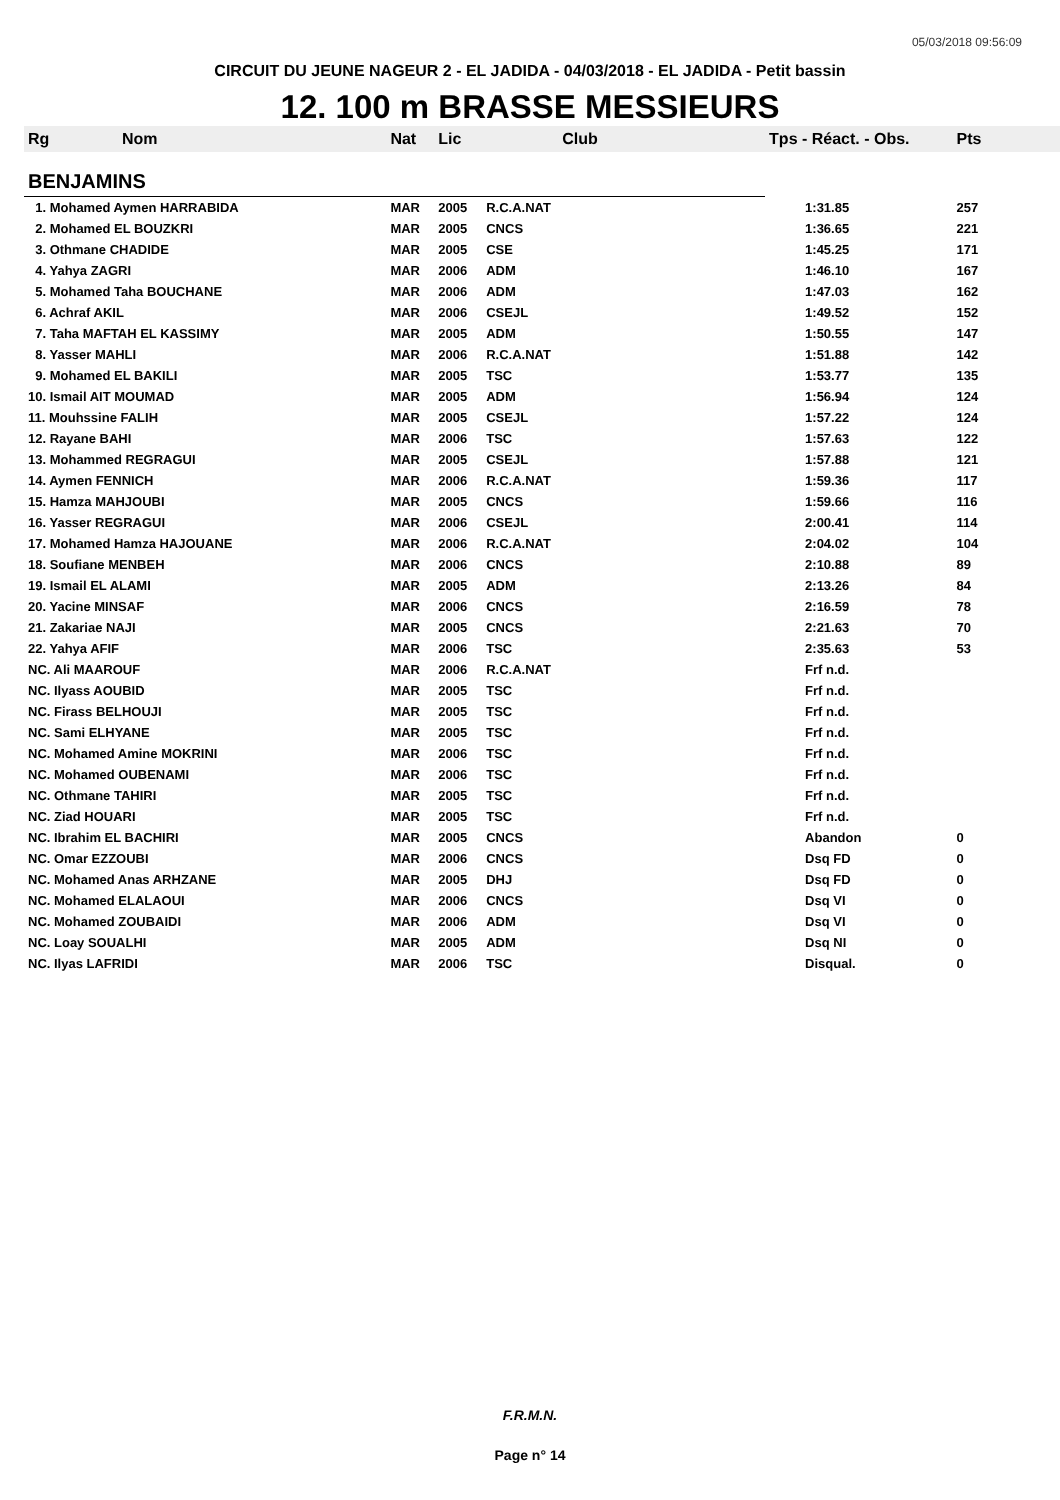05/03/2018 09:56:09
CIRCUIT DU JEUNE NAGEUR 2 - EL JADIDA - 04/03/2018 - EL JADIDA - Petit bassin
12. 100 m BRASSE MESSIEURS
| Rg | Nom | Nat | Lic | Club | Tps - Réact. - Obs. | Pts |
| --- | --- | --- | --- | --- | --- | --- |
| BENJAMINS | | | | | | |
| 1. Mohamed Aymen HARRABIDA | | MAR | 2005 | R.C.A.NAT | 1:31.85 | 257 |
| 2. Mohamed EL BOUZKRI | | MAR | 2005 | CNCS | 1:36.65 | 221 |
| 3. Othmane CHADIDE | | MAR | 2005 | CSE | 1:45.25 | 171 |
| 4. Yahya ZAGRI | | MAR | 2006 | ADM | 1:46.10 | 167 |
| 5. Mohamed Taha BOUCHANE | | MAR | 2006 | ADM | 1:47.03 | 162 |
| 6. Achraf AKIL | | MAR | 2006 | CSEJL | 1:49.52 | 152 |
| 7. Taha MAFTAH EL KASSIMY | | MAR | 2005 | ADM | 1:50.55 | 147 |
| 8. Yasser MAHLI | | MAR | 2006 | R.C.A.NAT | 1:51.88 | 142 |
| 9. Mohamed EL BAKILI | | MAR | 2005 | TSC | 1:53.77 | 135 |
| 10. Ismail AIT MOUMAD | | MAR | 2005 | ADM | 1:56.94 | 124 |
| 11. Mouhssine FALIH | | MAR | 2005 | CSEJL | 1:57.22 | 124 |
| 12. Rayane BAHI | | MAR | 2006 | TSC | 1:57.63 | 122 |
| 13. Mohammed REGRAGUI | | MAR | 2005 | CSEJL | 1:57.88 | 121 |
| 14. Aymen FENNICH | | MAR | 2006 | R.C.A.NAT | 1:59.36 | 117 |
| 15. Hamza MAHJOUBI | | MAR | 2005 | CNCS | 1:59.66 | 116 |
| 16. Yasser REGRAGUI | | MAR | 2006 | CSEJL | 2:00.41 | 114 |
| 17. Mohamed Hamza HAJOUANE | | MAR | 2006 | R.C.A.NAT | 2:04.02 | 104 |
| 18. Soufiane MENBEH | | MAR | 2006 | CNCS | 2:10.88 | 89 |
| 19. Ismail EL ALAMI | | MAR | 2005 | ADM | 2:13.26 | 84 |
| 20. Yacine MINSAF | | MAR | 2006 | CNCS | 2:16.59 | 78 |
| 21. Zakariae NAJI | | MAR | 2005 | CNCS | 2:21.63 | 70 |
| 22. Yahya AFIF | | MAR | 2006 | TSC | 2:35.63 | 53 |
| NC. Ali MAAROUF | | MAR | 2006 | R.C.A.NAT | Frf n.d. | |
| NC. Ilyass AOUBID | | MAR | 2005 | TSC | Frf n.d. | |
| NC. Firass BELHOUJI | | MAR | 2005 | TSC | Frf n.d. | |
| NC. Sami ELHYANE | | MAR | 2005 | TSC | Frf n.d. | |
| NC. Mohamed Amine MOKRINI | | MAR | 2006 | TSC | Frf n.d. | |
| NC. Mohamed OUBENAMI | | MAR | 2006 | TSC | Frf n.d. | |
| NC. Othmane TAHIRI | | MAR | 2005 | TSC | Frf n.d. | |
| NC. Ziad HOUARI | | MAR | 2005 | TSC | Frf n.d. | |
| NC. Ibrahim EL BACHIRI | | MAR | 2005 | CNCS | Abandon | 0 |
| NC. Omar EZZOUBI | | MAR | 2006 | CNCS | Dsq FD | 0 |
| NC. Mohamed Anas ARHZANE | | MAR | 2005 | DHJ | Dsq FD | 0 |
| NC. Mohamed ELALAOUI | | MAR | 2006 | CNCS | Dsq VI | 0 |
| NC. Mohamed ZOUBAIDI | | MAR | 2006 | ADM | Dsq VI | 0 |
| NC. Loay SOUALHI | | MAR | 2005 | ADM | Dsq NI | 0 |
| NC. Ilyas LAFRIDI | | MAR | 2006 | TSC | Disqual. | 0 |
F.R.M.N.
Page n° 14